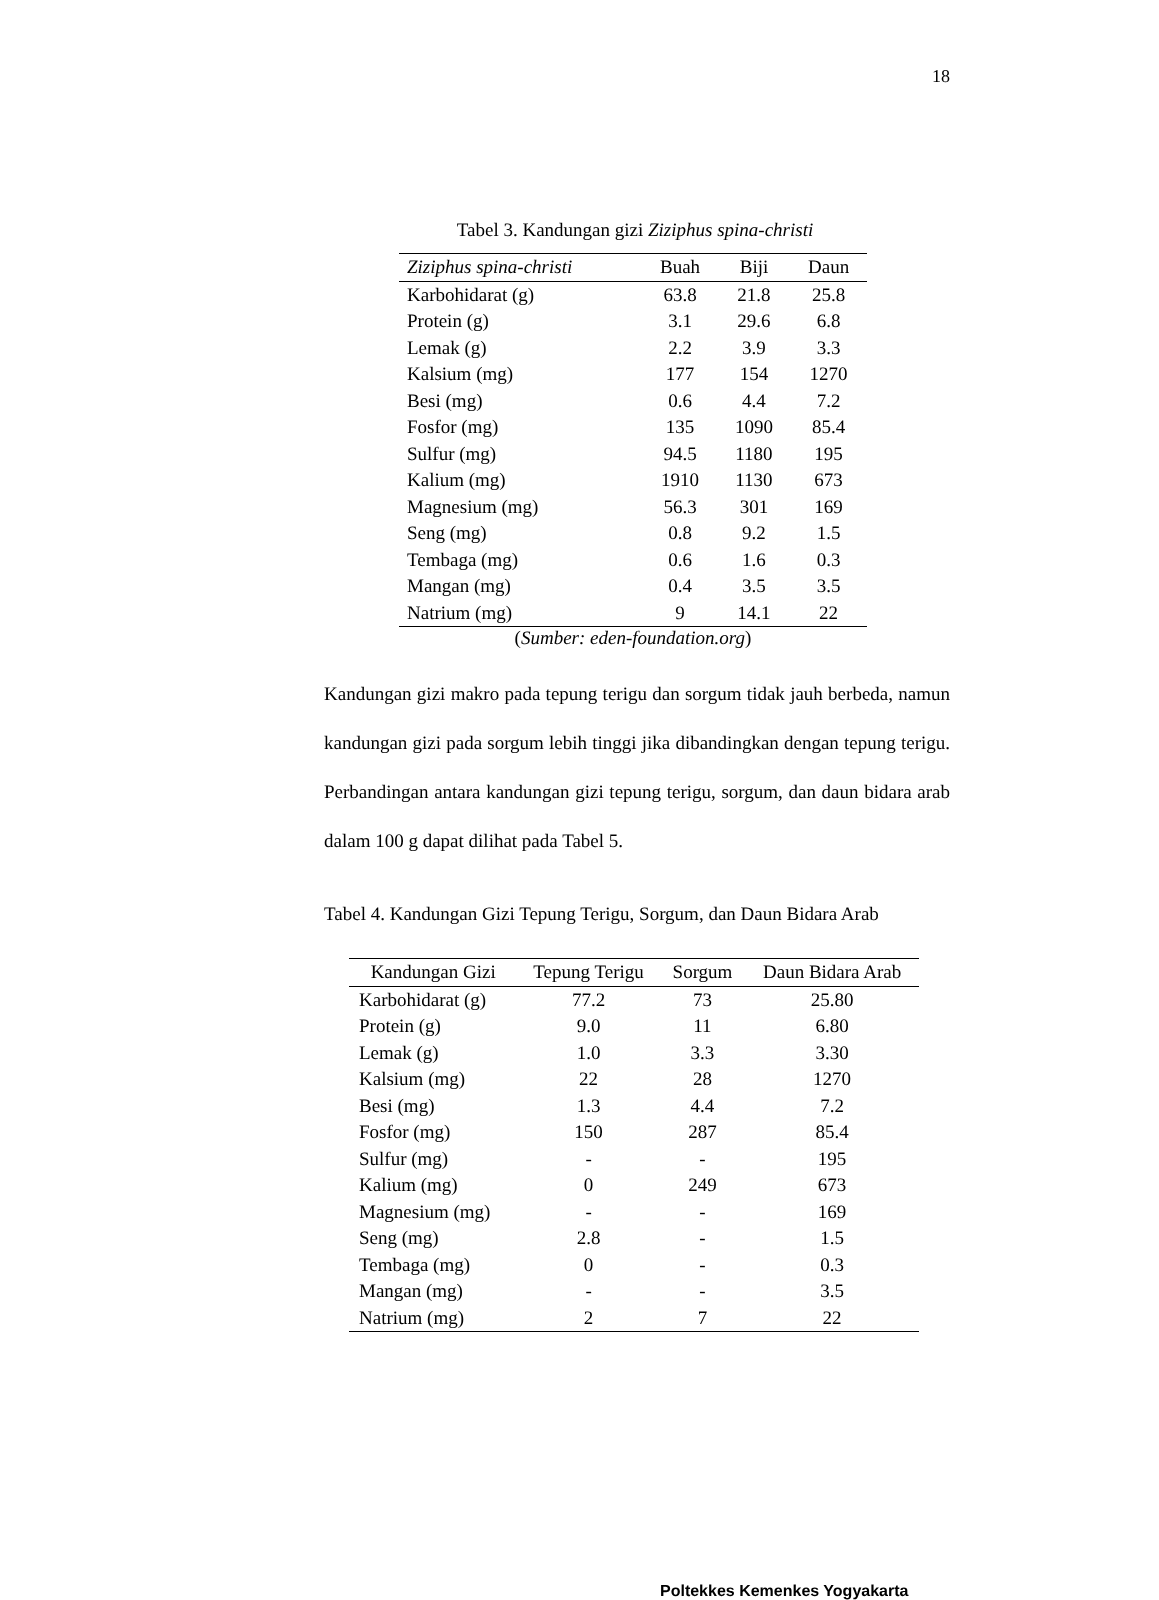18
Tabel 3. Kandungan gizi Ziziphus spina-christi
| Ziziphus spina-christi | Buah | Biji | Daun |
| --- | --- | --- | --- |
| Karbohidarat (g) | 63.8 | 21.8 | 25.8 |
| Protein (g) | 3.1 | 29.6 | 6.8 |
| Lemak (g) | 2.2 | 3.9 | 3.3 |
| Kalsium (mg) | 177 | 154 | 1270 |
| Besi (mg) | 0.6 | 4.4 | 7.2 |
| Fosfor (mg) | 135 | 1090 | 85.4 |
| Sulfur (mg) | 94.5 | 1180 | 195 |
| Kalium (mg) | 1910 | 1130 | 673 |
| Magnesium (mg) | 56.3 | 301 | 169 |
| Seng (mg) | 0.8 | 9.2 | 1.5 |
| Tembaga (mg) | 0.6 | 1.6 | 0.3 |
| Mangan (mg) | 0.4 | 3.5 | 3.5 |
| Natrium (mg) | 9 | 14.1 | 22 |
(Sumber: eden-foundation.org)
Kandungan gizi makro pada tepung terigu dan sorgum tidak jauh berbeda, namun kandungan gizi pada sorgum lebih tinggi jika dibandingkan dengan tepung terigu. Perbandingan antara kandungan gizi tepung terigu, sorgum, dan daun bidara arab dalam 100 g dapat dilihat pada Tabel 5.
Tabel 4. Kandungan Gizi Tepung Terigu, Sorgum, dan Daun Bidara Arab
| Kandungan Gizi | Tepung Terigu | Sorgum | Daun Bidara Arab |
| --- | --- | --- | --- |
| Karbohidarat (g) | 77.2 | 73 | 25.80 |
| Protein (g) | 9.0 | 11 | 6.80 |
| Lemak (g) | 1.0 | 3.3 | 3.30 |
| Kalsium (mg) | 22 | 28 | 1270 |
| Besi (mg) | 1.3 | 4.4 | 7.2 |
| Fosfor (mg) | 150 | 287 | 85.4 |
| Sulfur (mg) | - | - | 195 |
| Kalium (mg) | 0 | 249 | 673 |
| Magnesium (mg) | - | - | 169 |
| Seng (mg) | 2.8 | - | 1.5 |
| Tembaga (mg) | 0 | - | 0.3 |
| Mangan (mg) | - | - | 3.5 |
| Natrium (mg) | 2 | 7 | 22 |
Poltekkes Kemenkes Yogyakarta